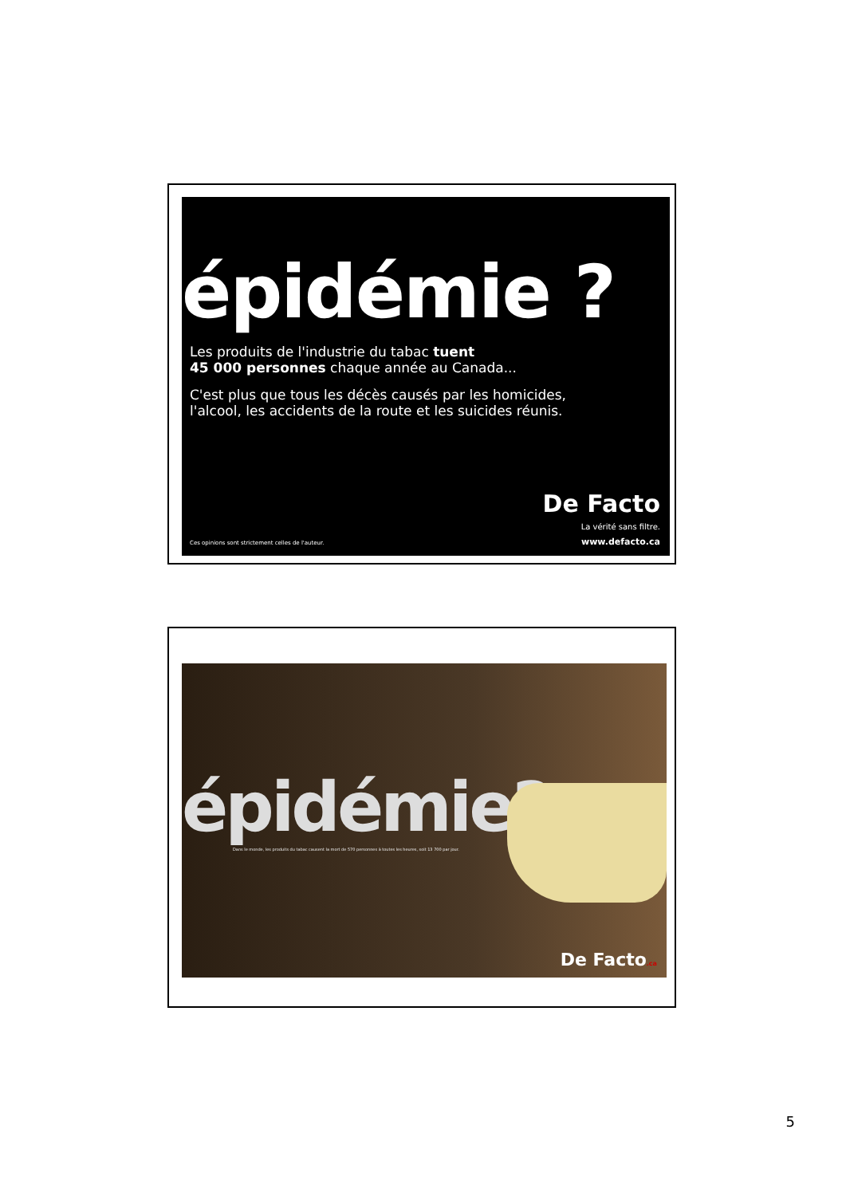épidémie ?
Les produits de l'industrie du tabac tuent
45 000 personnes chaque année au Canada...
C'est plus que tous les décès causés par les homicides,
l'alcool, les accidents de la route et les suicides réunis.
Ces opinions sont strictement celles de l'auteur.
De Facto
La vérité sans filtre.
www.defacto.ca
épidémie?
Dans le monde, les produits du tabac causent la mort de 570 personnes à toutes les heures, soit 13 700 par jour.
De Facto.ca
5